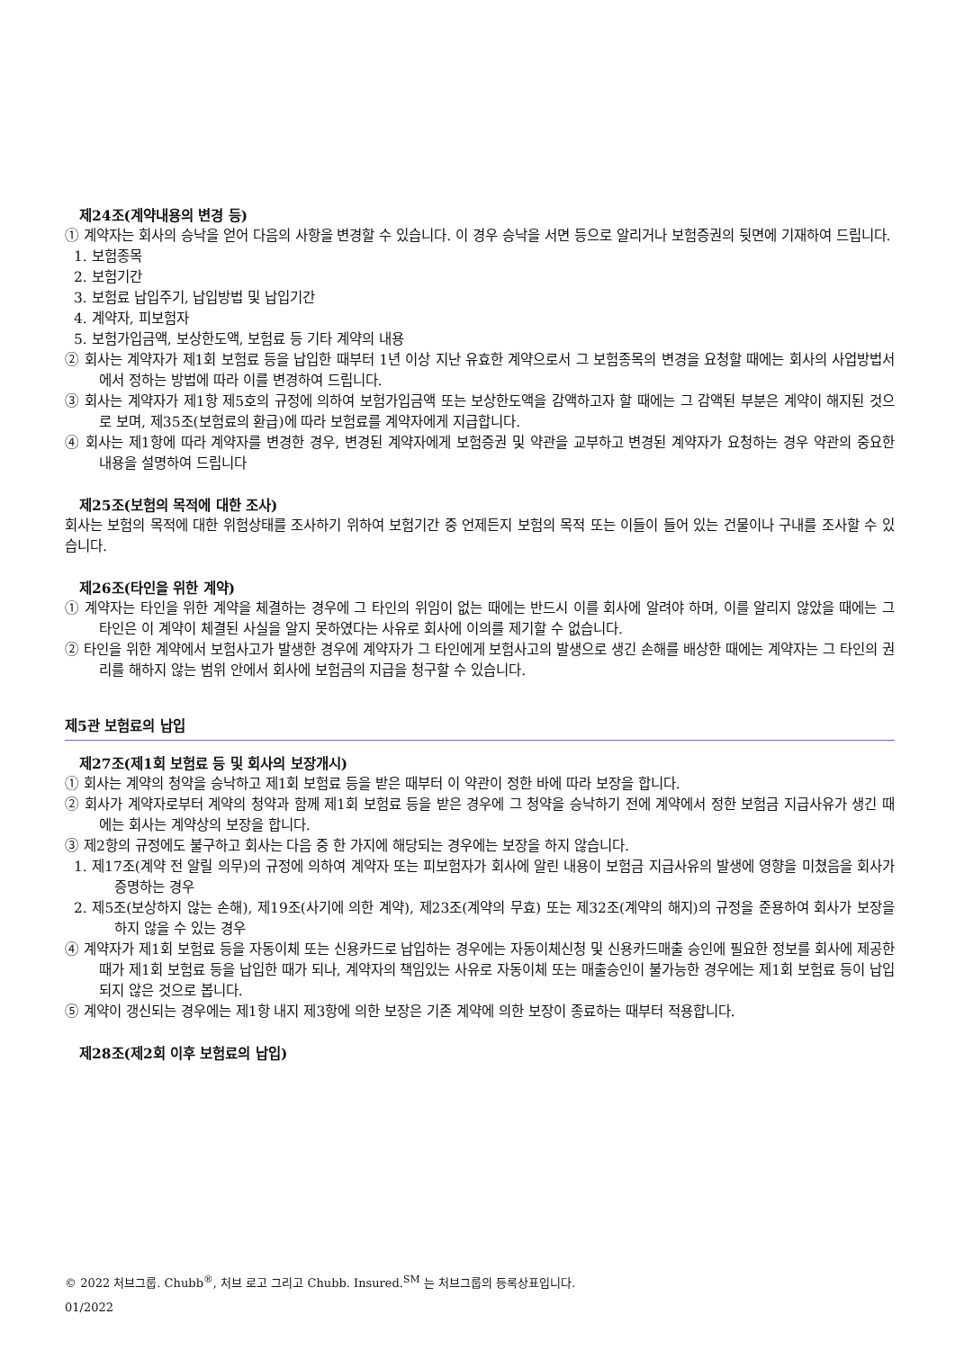제24조(계약내용의 변경 등)
① 계약자는 회사의 승낙을 얻어 다음의 사항을 변경할 수 있습니다. 이 경우 승낙을 서면 등으로 알리거나 보험증권의 뒷면에 기재하여 드립니다.
1. 보험종목
2. 보험기간
3. 보험료 납입주기, 납입방법 및 납입기간
4. 계약자, 피보험자
5. 보험가입금액, 보상한도액, 보험료 등 기타 계약의 내용
② 회사는 계약자가 제1회 보험료 등을 납입한 때부터 1년 이상 지난 유효한 계약으로서 그 보험종목의 변경을 요청할 때에는 회사의 사업방법서에서 정하는 방법에 따라 이를 변경하여 드립니다.
③ 회사는 계약자가 제1항 제5호의 규정에 의하여 보험가입금액 또는 보상한도액을 감액하고자 할 때에는 그 감액된 부분은 계약이 해지된 것으로 보며, 제35조(보험료의 환급)에 따라 보험료를 계약자에게 지급합니다.
④ 회사는 제1항에 따라 계약자를 변경한 경우, 변경된 계약자에게 보험증권 및 약관을 교부하고 변경된 계약자가 요청하는 경우 약관의 중요한 내용을 설명하여 드립니다
제25조(보험의 목적에 대한 조사)
회사는 보험의 목적에 대한 위험상태를 조사하기 위하여 보험기간 중 언제든지 보험의 목적 또는 이들이 들어 있는 건물이나 구내를 조사할 수 있습니다.
제26조(타인을 위한 계약)
① 계약자는 타인을 위한 계약을 체결하는 경우에 그 타인의 위임이 없는 때에는 반드시 이를 회사에 알려야 하며, 이를 알리지 않았을 때에는 그 타인은 이 계약이 체결된 사실을 알지 못하였다는 사유로 회사에 이의를 제기할 수 없습니다.
② 타인을 위한 계약에서 보험사고가 발생한 경우에 계약자가 그 타인에게 보험사고의 발생으로 생긴 손해를 배상한 때에는 계약자는 그 타인의 권리를 해하지 않는 범위 안에서 회사에 보험금의 지급을 청구할 수 있습니다.
제5관 보험료의 납입
제27조(제1회 보험료 등 및 회사의 보장개시)
① 회사는 계약의 청약을 승낙하고 제1회 보험료 등을 받은 때부터 이 약관이 정한 바에 따라 보장을 합니다.
② 회사가 계약자로부터 계약의 청약과 함께 제1회 보험료 등을 받은 경우에 그 청약을 승낙하기 전에 계약에서 정한 보험금 지급사유가 생긴 때에는 회사는 계약상의 보장을 합니다.
③ 제2항의 규정에도 불구하고 회사는 다음 중 한 가지에 해당되는 경우에는 보장을 하지 않습니다.
1. 제17조(계약 전 알릴 의무)의 규정에 의하여 계약자 또는 피보험자가 회사에 알린 내용이 보험금 지급사유의 발생에 영향을 미쳤음을 회사가 증명하는 경우
2. 제5조(보상하지 않는 손해), 제19조(사기에 의한 계약), 제23조(계약의 무효) 또는 제32조(계약의 해지)의 규정을 준용하여 회사가 보장을 하지 않을 수 있는 경우
④ 계약자가 제1회 보험료 등을 자동이체 또는 신용카드로 납입하는 경우에는 자동이체신청 및 신용카드매출 승인에 필요한 정보를 회사에 제공한 때가 제1회 보험료 등을 납입한 때가 되나, 계약자의 책임있는 사유로 자동이체 또는 매출승인이 불가능한 경우에는 제1회 보험료 등이 납입되지 않은 것으로 봅니다.
⑤ 계약이 갱신되는 경우에는 제1항 내지 제3항에 의한 보장은 기존 계약에 의한 보장이 종료하는 때부터 적용합니다.
제28조(제2회 이후 보험료의 납입)
© 2022 처브그룹. Chubb<sup>®</sup>, 처브 로고 그리고 Chubb. Insured.<sup>SM</sup> 는 처브그룹의 등록상표입니다.
01/2022